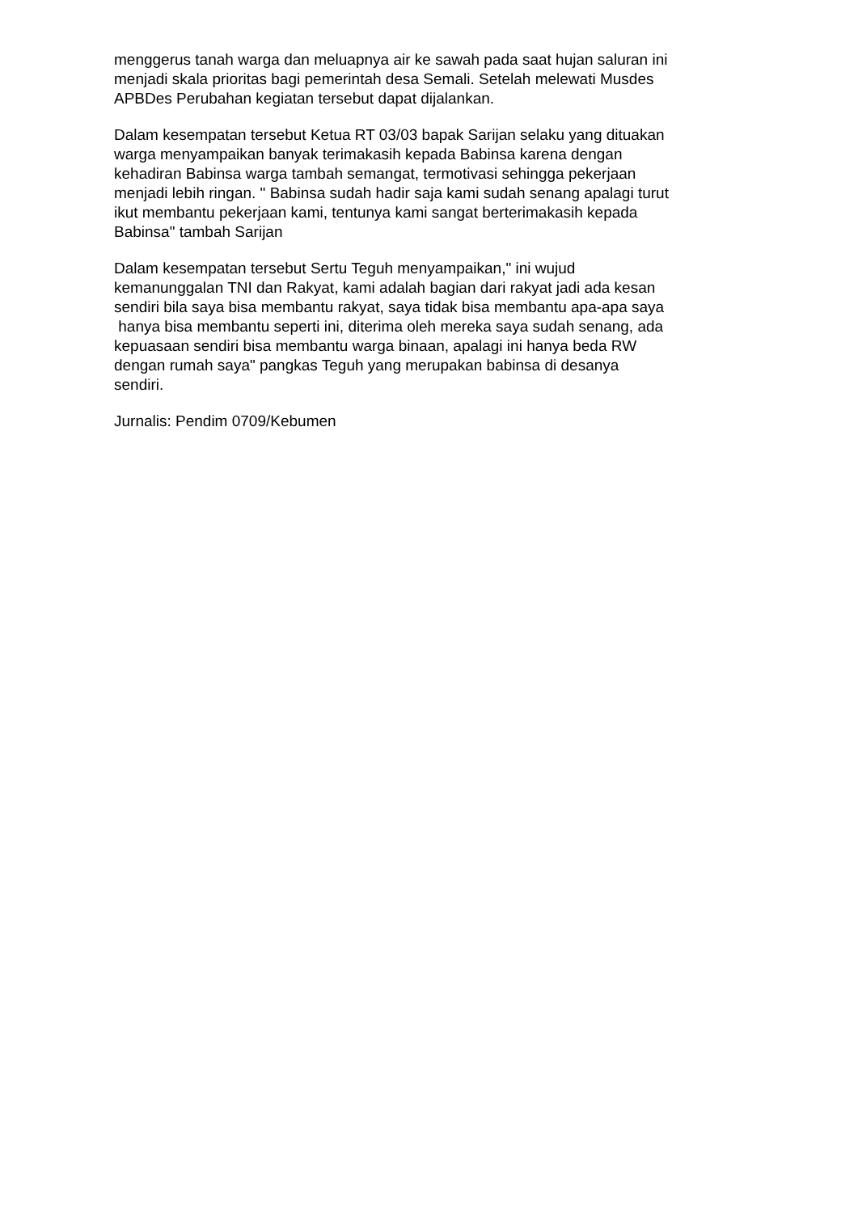menggerus tanah warga dan meluapnya air ke sawah pada saat hujan saluran ini
menjadi skala prioritas bagi pemerintah desa Semali. Setelah melewati Musdes
APBDes Perubahan kegiatan tersebut dapat dijalankan.
Dalam kesempatan tersebut Ketua RT 03/03 bapak Sarijan selaku yang dituakan
warga menyampaikan banyak terimakasih kepada Babinsa karena dengan
kehadiran Babinsa warga tambah semangat, termotivasi sehingga pekerjaan
menjadi lebih ringan. " Babinsa sudah hadir saja kami sudah senang apalagi turut
ikut membantu pekerjaan kami, tentunya kami sangat berterimakasih kepada
Babinsa" tambah Sarijan
Dalam kesempatan tersebut Sertu Teguh menyampaikan," ini wujud
kemanunggalan TNI dan Rakyat, kami adalah bagian dari rakyat jadi ada kesan
sendiri bila saya bisa membantu rakyat, saya tidak bisa membantu apa-apa saya
hanya bisa membantu seperti ini, diterima oleh mereka saya sudah senang, ada
kepuasaan sendiri bisa membantu warga binaan, apalagi ini hanya beda RW
dengan rumah saya" pangkas Teguh yang merupakan babinsa di desanya
sendiri.
Jurnalis: Pendim 0709/Kebumen